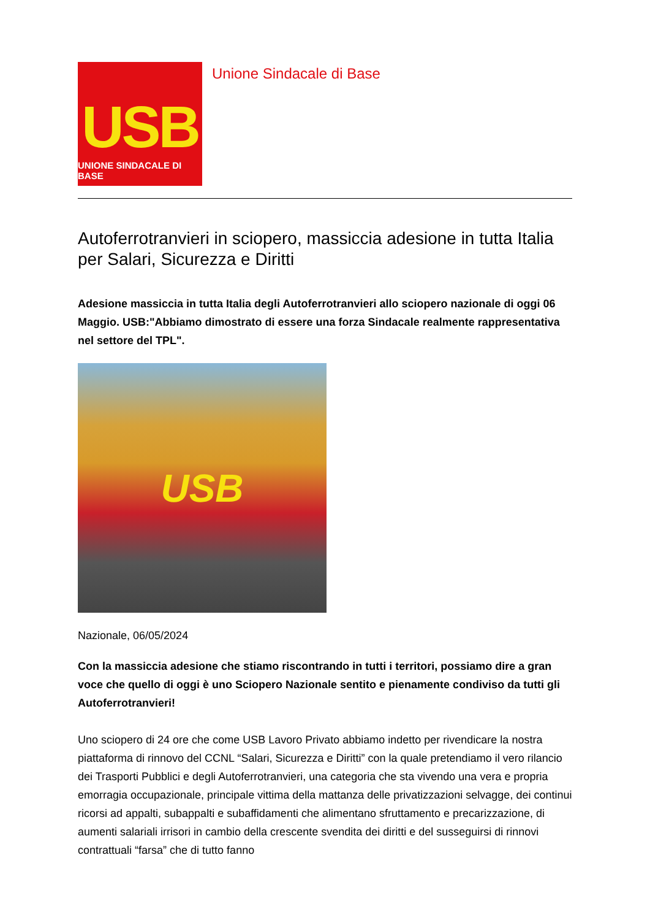USB
UNIONE SINDACALE DI BASE
Unione Sindacale di Base
Autoferrotranvieri in sciopero, massiccia adesione in tutta Italia per Salari, Sicurezza e Diritti
Adesione massiccia in tutta Italia degli Autoferrotranvieri allo sciopero nazionale di oggi 06 Maggio. USB:"Abbiamo dimostrato di essere una forza Sindacale realmente rappresentativa nel settore del TPL".
USB
Nazionale, 06/05/2024
Con la massiccia adesione che stiamo riscontrando in tutti i territori, possiamo dire a gran voce che quello di oggi è uno Sciopero Nazionale sentito e pienamente condiviso da tutti gli Autoferrotranvieri!
Uno sciopero di 24 ore che come USB Lavoro Privato abbiamo indetto per rivendicare la nostra piattaforma di rinnovo del CCNL “Salari, Sicurezza e Diritti” con la quale pretendiamo il vero rilancio dei Trasporti Pubblici e degli Autoferrotranvieri, una categoria che sta vivendo una vera e propria emorragia occupazionale, principale vittima della mattanza delle privatizzazioni selvagge, dei continui ricorsi ad appalti, subappalti e subaffidamenti che alimentano sfruttamento e precarizzazione, di aumenti salariali irrisori in cambio della crescente svendita dei diritti e del susseguirsi di rinnovi contrattuali “farsa” che di tutto fanno